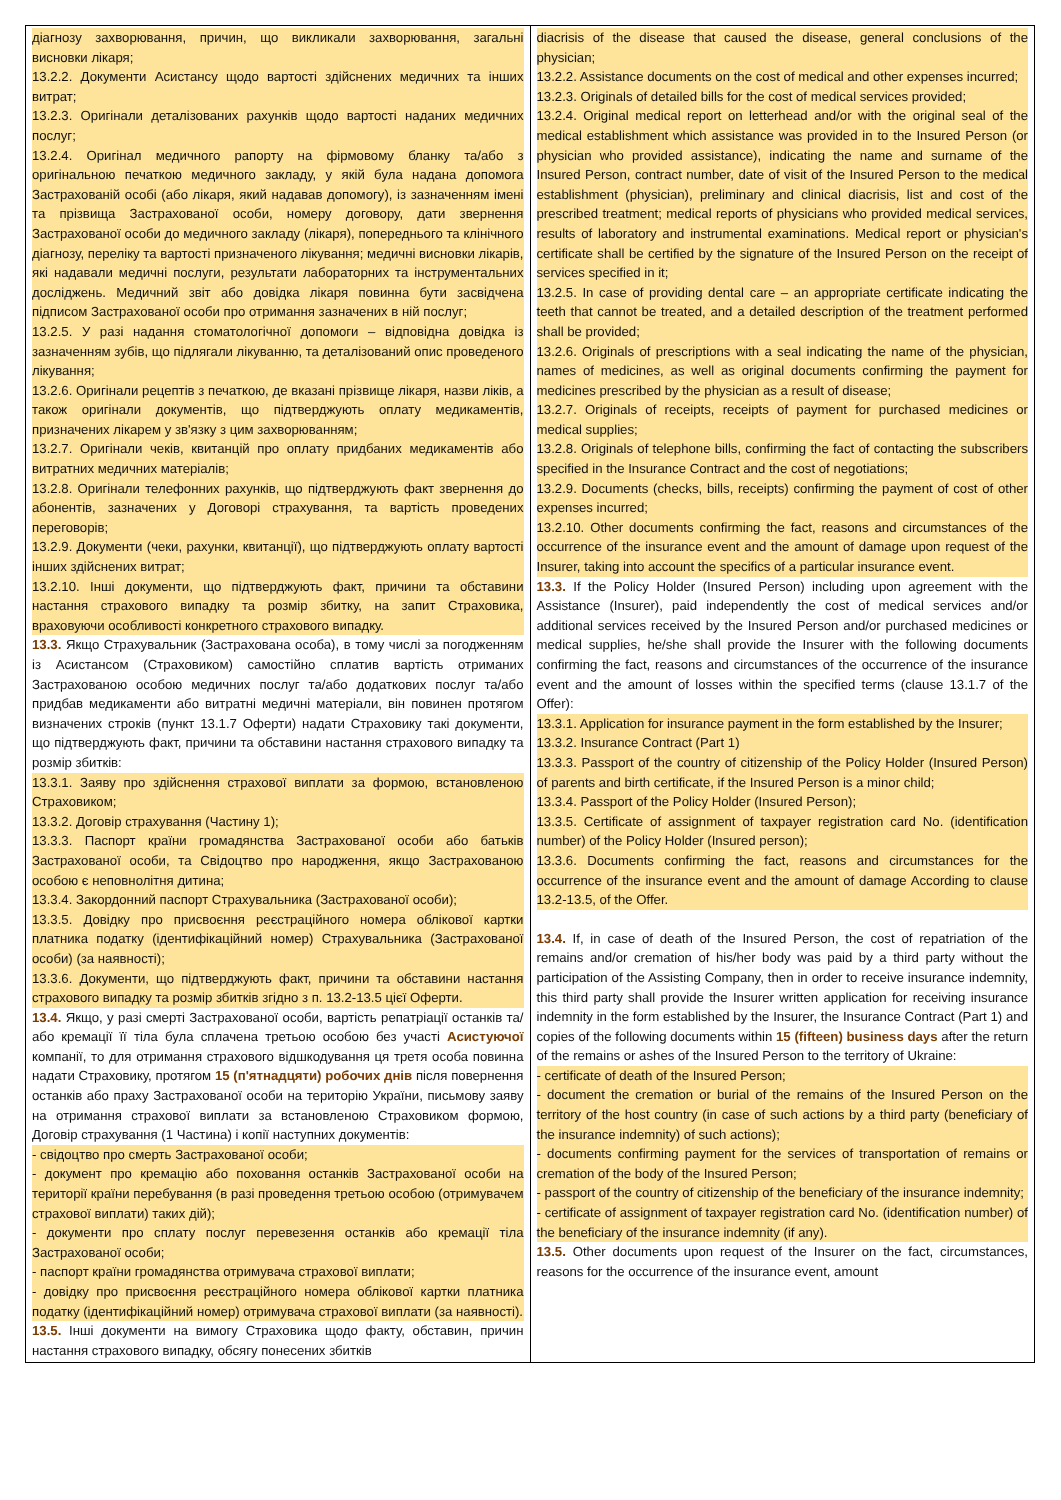| діагнозу захворювання, причин, що викликали захворювання, загальні висновки лікаря; 13.2.2. Документи Асистансу щодо вартості здійснених медичних та інших витрат; 13.2.3. Оригінали деталізованих рахунків щодо вартості наданих медичних послуг; 13.2.4. Оригінал медичного рапорту на фірмовому бланку та/або з оригінальною печаткою медичного закладу, у якій була надана допомога Застрахованій особі (або лікаря, який надавав допомогу), із зазначенням імені та прізвища Застрахованої особи, номеру договору, дати звернення Застрахованої особи до медичного закладу (лікаря), попереднього та клінічного діагнозу, переліку та вартості призначеного лікування; медичні висновки лікарів, які надавали медичні послуги, результати лабораторних та інструментальних досліджень. Медичний звіт або довідка лікаря повинна бути засвідчена підписом Застрахованої особи про отримання зазначених в ній послуг; 13.2.5. У разі надання стоматологічної допомоги – відповідна довідка із зазначенням зубів, що підлягали лікуванню, та деталізований опис проведеного лікування; 13.2.6. Оригінали рецептів з печаткою, де вказані прізвище лікаря, назви ліків, а також оригінали документів, що підтверджують оплату медикаментів, призначених лікарем у зв'язку з цим захворюванням; 13.2.7. Оригінали чеків, квитанцій про оплату придбаних медикаментів або витратних медичних матеріалів; 13.2.8. Оригінали телефонних рахунків, що підтверджують факт звернення до абонентів, зазначених у Договорі страхування, та вартість проведених переговорів; 13.2.9. Документи (чеки, рахунки, квитанції), що підтверджують оплату вартості інших здійснених витрат; 13.2.10. Інші документи, що підтверджують факт, причини та обставини настання страхового випадку та розмір збитку, на запит Страховика, враховуючи особливості конкретного страхового випадку. 13.3. Якщо Страхувальник (Застрахована особа), в тому числі за погодженням із Асистансом (Страховиком) самостійно сплатив вартість отриманих Застрахованою особою медичних послуг та/або додаткових послуг та/або придбав медикаменти або витратні медичні матеріали, він повинен протягом визначених строків (пункт 13.1.7 Оферти) надати Страховику такі документи, що підтверджують факт, причини та обставини настання страхового випадку та розмір збитків: 13.3.1. Заяву про здійснення страхової виплати за формою, встановленою Страховиком; 13.3.2. Договір страхування (Частину 1); 13.3.3. Паспорт країни громадянства Застрахованої особи або батьків Застрахованої особи, та Свідоцтво про народження, якщо Застрахованою особою є неповнолітня дитина; 13.3.4. Закордонний паспорт Страхувальника (Застрахованої особи); 13.3.5. Довідку про присвоєння реєстраційного номера облікової картки платника податку (ідентифікаційний номер) Страхувальника (Застрахованої особи) (за наявності); 13.3.6. Документи, що підтверджують факт, причини та обставини настання страхового випадку та розмір збитків згідно з п. 13.2-13.5 цієї Оферти. 13.4. Якщо, у разі смерті Застрахованої особи, вартість репатріації останків та/або кремації її тіла була сплачена третьою особою без участі Асистуючої компанії, то для отримання страхового відшкодування ця третя особа повинна надати Страховику, протягом 15 (п'ятнадцяти) робочих днів після повернення останків або праху Застрахованої особи на територію України, письмову заяву на отримання страхової виплати за встановленою Страховиком формою, Договір страхування (1 Частина) і копії наступних документів: - свідоцтво про смерть Застрахованої особи; - документ про кремацію або поховання останків Застрахованої особи на території країни перебування (в разі проведення третьою особою (отримувачем страхової виплати) таких дій); - документи про сплату послуг перевезення останків або кремації тіла Застрахованої особи; - паспорт країни громадянства отримувача страхової виплати; - довідку про присвоєння реєстраційного номера облікової картки платника податку (ідентифікаційний номер) отримувача страхової виплати (за наявності). 13.5. Інші документи на вимогу Страховика щодо факту, обставин, причин настання страхового випадку, обсягу понесених збитків | diacrisis of the disease that caused the disease, general conclusions of the physician; 13.2.2. Assistance documents on the cost of medical and other expenses incurred; 13.2.3. Originals of detailed bills for the cost of medical services provided; 13.2.4. Original medical report on letterhead and/or with the original seal of the medical establishment which assistance was provided in to the Insured Person (or physician who provided assistance), indicating the name and surname of the Insured Person, contract number, date of visit of the Insured Person to the medical establishment (physician), preliminary and clinical diacrisis, list and cost of the prescribed treatment; medical reports of physicians who provided medical services, results of laboratory and instrumental examinations. Medical report or physician's certificate shall be certified by the signature of the Insured Person on the receipt of services specified in it; 13.2.5. In case of providing dental care – an appropriate certificate indicating the teeth that cannot be treated, and a detailed description of the treatment performed shall be provided; 13.2.6. Originals of prescriptions with a seal indicating the name of the physician, names of medicines, as well as original documents confirming the payment for medicines prescribed by the physician as a result of disease; 13.2.7. Originals of receipts, receipts of payment for purchased medicines or medical supplies; 13.2.8. Originals of telephone bills, confirming the fact of contacting the subscribers specified in the Insurance Contract and the cost of negotiations; 13.2.9. Documents (checks, bills, receipts) confirming the payment of cost of other expenses incurred; 13.2.10. Other documents confirming the fact, reasons and circumstances of the occurrence of the insurance event and the amount of damage upon request of the Insurer, taking into account the specifics of a particular insurance event. 13.3. If the Policy Holder (Insured Person) including upon agreement with the Assistance (Insurer), paid independently the cost of medical services and/or additional services received by the Insured Person and/or purchased medicines or medical supplies, he/she shall provide the Insurer with the following documents confirming the fact, reasons and circumstances of the occurrence of the insurance event and the amount of losses within the specified terms (clause 13.1.7 of the Offer): 13.3.1. Application for insurance payment in the form established by the Insurer; 13.3.2. Insurance Contract (Part 1) 13.3.3. Passport of the country of citizenship of the Policy Holder (Insured Person) of parents and birth certificate, if the Insured Person is a minor child; 13.3.4. Passport of the Policy Holder (Insured Person); 13.3.5. Certificate of assignment of taxpayer registration card No. (identification number) of the Policy Holder (Insured person); 13.3.6. Documents confirming the fact, reasons and circumstances for the occurrence of the insurance event and the amount of damage According to clause 13.2-13.5, of the Offer. 13.4. If, in case of death of the Insured Person, the cost of repatriation of the remains and/or cremation of his/her body was paid by a third party without the participation of the Assisting Company, then in order to receive insurance indemnity, this third party shall provide the Insurer written application for receiving insurance indemnity in the form established by the Insurer, the Insurance Contract (Part 1) and copies of the following documents within 15 (fifteen) business days after the return of the remains or ashes of the Insured Person to the territory of Ukraine: - certificate of death of the Insured Person; - document the cremation or burial of the remains of the Insured Person on the territory of the host country (in case of such actions by a third party (beneficiary of the insurance indemnity) of such actions); - documents confirming payment for the services of transportation of remains or cremation of the body of the Insured Person; - passport of the country of citizenship of the beneficiary of the insurance indemnity; - certificate of assignment of taxpayer registration card No. (identification number) of the beneficiary of the insurance indemnity (if any). 13.5. Other documents upon request of the Insurer on the fact, circumstances, reasons for the occurrence of the insurance event, amount |